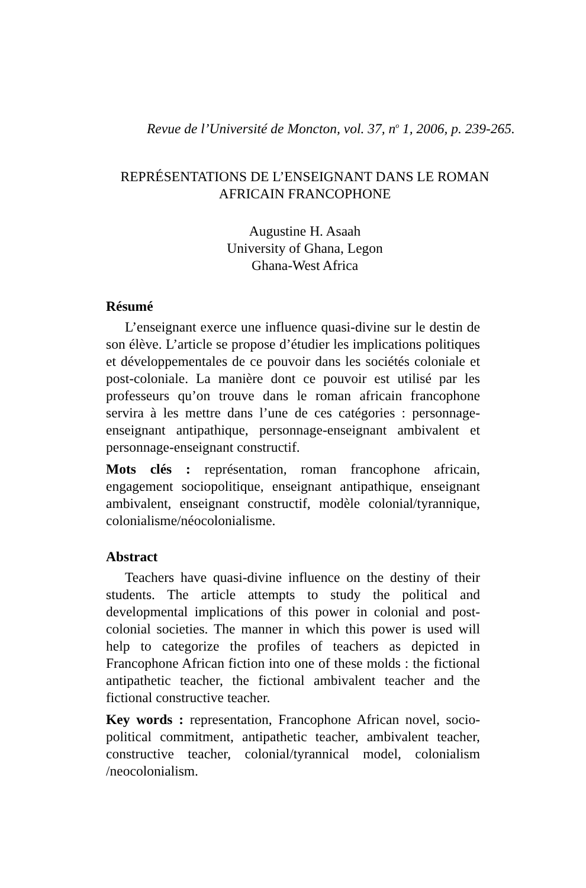Revue de l’Université de Moncton, vol. 37, n<sup>o</sup> 1, 2006, p. 239-265.
REPRÉSENTATIONS DE L’ENSEIGNANT DANS LE ROMAN
AFRICAIN FRANCOPHONE
Augustine H. Asaah
University of Ghana, Legon
Ghana-West Africa
Résumé
L’enseignant exerce une influence quasi-divine sur le destin de son élève. L’article se propose d’étudier les implications politiques et développementales de ce pouvoir dans les sociétés coloniale et post-coloniale. La manière dont ce pouvoir est utilisé par les professeurs qu’on trouve dans le roman africain francophone servira à les mettre dans l’une de ces catégories : personnage-enseignant antipathique, personnage-enseignant ambivalent et personnage-enseignant constructif.
Mots clés : représentation, roman francophone africain, engagement sociopolitique, enseignant antipathique, enseignant ambivalent, enseignant constructif, modèle colonial/tyrannique, colonialisme/néocolonialisme.
Abstract
Teachers have quasi-divine influence on the destiny of their students. The article attempts to study the political and developmental implications of this power in colonial and post-colonial societies. The manner in which this power is used will help to categorize the profiles of teachers as depicted in Francophone African fiction into one of these molds : the fictional antipathetic teacher, the fictional ambivalent teacher and the fictional constructive teacher.
Key words : representation, Francophone African novel, socio-political commitment, antipathetic teacher, ambivalent teacher, constructive teacher, colonial/tyrannical model, colonialism /neocolonialism.